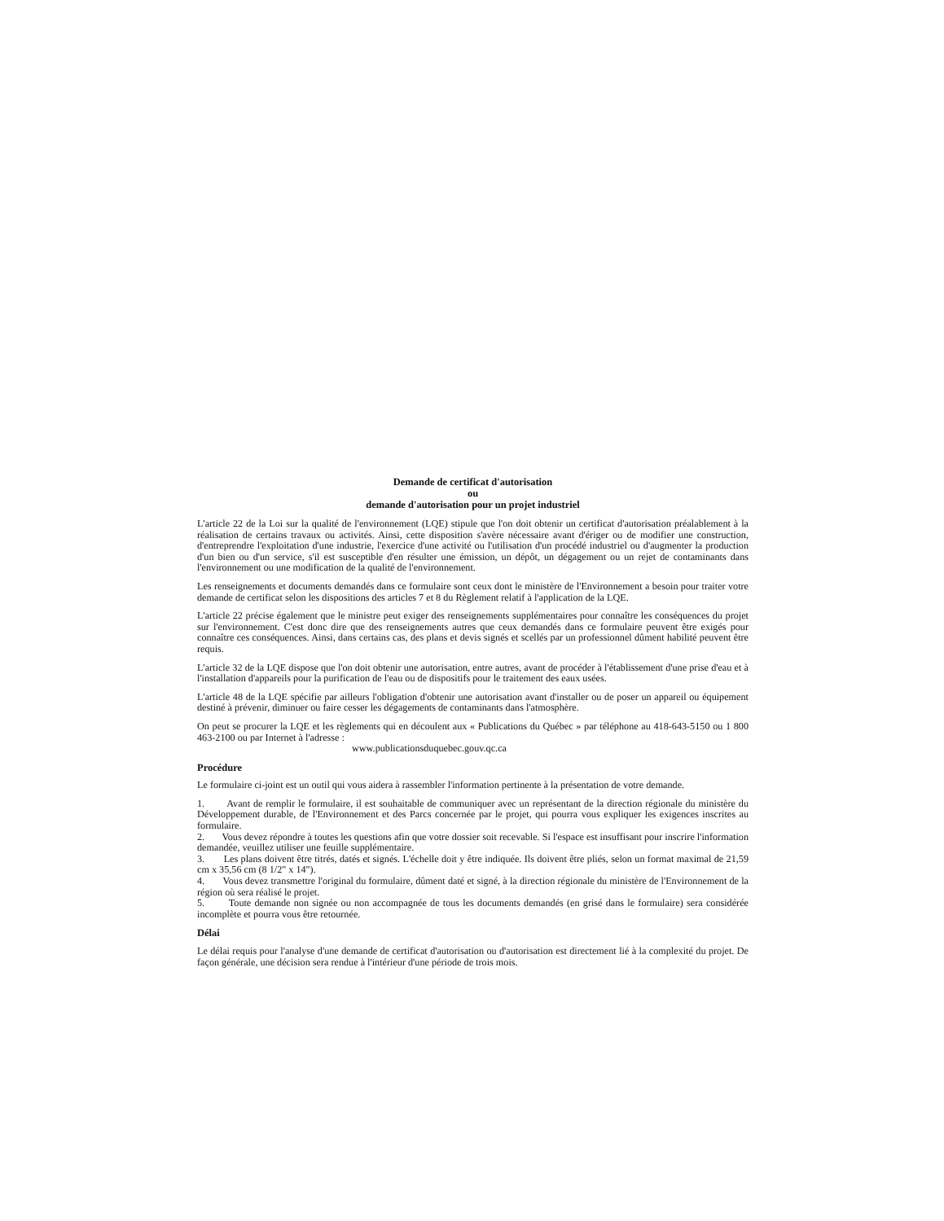Demande de certificat d'autorisation
ou
demande d'autorisation pour un projet industriel
L'article 22 de la Loi sur la qualité de l'environnement (LQE) stipule que l'on doit obtenir un certificat d'autorisation préalablement à la réalisation de certains travaux ou activités. Ainsi, cette disposition s'avère nécessaire avant d'ériger ou de modifier une construction, d'entreprendre l'exploitation d'une industrie, l'exercice d'une activité ou l'utilisation d'un procédé industriel ou d'augmenter la production d'un bien ou d'un service, s'il est susceptible d'en résulter une émission, un dépôt, un dégagement ou un rejet de contaminants dans l'environnement ou une modification de la qualité de l'environnement.
Les renseignements et documents demandés dans ce formulaire sont ceux dont le ministère de l'Environnement a besoin pour traiter votre demande de certificat selon les dispositions des articles 7 et 8 du Règlement relatif à l'application de la LQE.
L'article 22 précise également que le ministre peut exiger des renseignements supplémentaires pour connaître les conséquences du projet sur l'environnement. C'est donc dire que des renseignements autres que ceux demandés dans ce formulaire peuvent être exigés pour connaître ces conséquences. Ainsi, dans certains cas, des plans et devis signés et scellés par un professionnel dûment habilité peuvent être requis.
L'article 32 de la LQE dispose que l'on doit obtenir une autorisation, entre autres, avant de procéder à l'établissement d'une prise d'eau et à l'installation d'appareils pour la purification de l'eau ou de dispositifs pour le traitement des eaux usées.
L'article 48 de la LQE spécifie par ailleurs l'obligation d'obtenir une autorisation avant d'installer ou de poser un appareil ou équipement destiné à prévenir, diminuer ou faire cesser les dégagements de contaminants dans l'atmosphère.
On peut se procurer la LQE et les règlements qui en découlent aux « Publications du Québec » par téléphone au 418-643-5150 ou 1 800 463-2100 ou par Internet à l'adresse :
www.publicationsduquebec.gouv.qc.ca
Procédure
Le formulaire ci-joint est un outil qui vous aidera à rassembler l'information pertinente à la présentation de votre demande.
1. Avant de remplir le formulaire, il est souhaitable de communiquer avec un représentant de la direction régionale du ministère du Développement durable, de l'Environnement et des Parcs concernée par le projet, qui pourra vous expliquer les exigences inscrites au formulaire.
2. Vous devez répondre à toutes les questions afin que votre dossier soit recevable. Si l'espace est insuffisant pour inscrire l'information demandée, veuillez utiliser une feuille supplémentaire.
3. Les plans doivent être titrés, datés et signés. L'échelle doit y être indiquée. Ils doivent être pliés, selon un format maximal de 21,59 cm x 35,56 cm (8 1/2" x 14").
4. Vous devez transmettre l'original du formulaire, dûment daté et signé, à la direction régionale du ministère de l'Environnement de la région où sera réalisé le projet.
5. Toute demande non signée ou non accompagnée de tous les documents demandés (en grisé dans le formulaire) sera considérée incomplète et pourra vous être retournée.
Délai
Le délai requis pour l'analyse d'une demande de certificat d'autorisation ou d'autorisation est directement lié à la complexité du projet. De façon générale, une décision sera rendue à l'intérieur d'une période de trois mois.